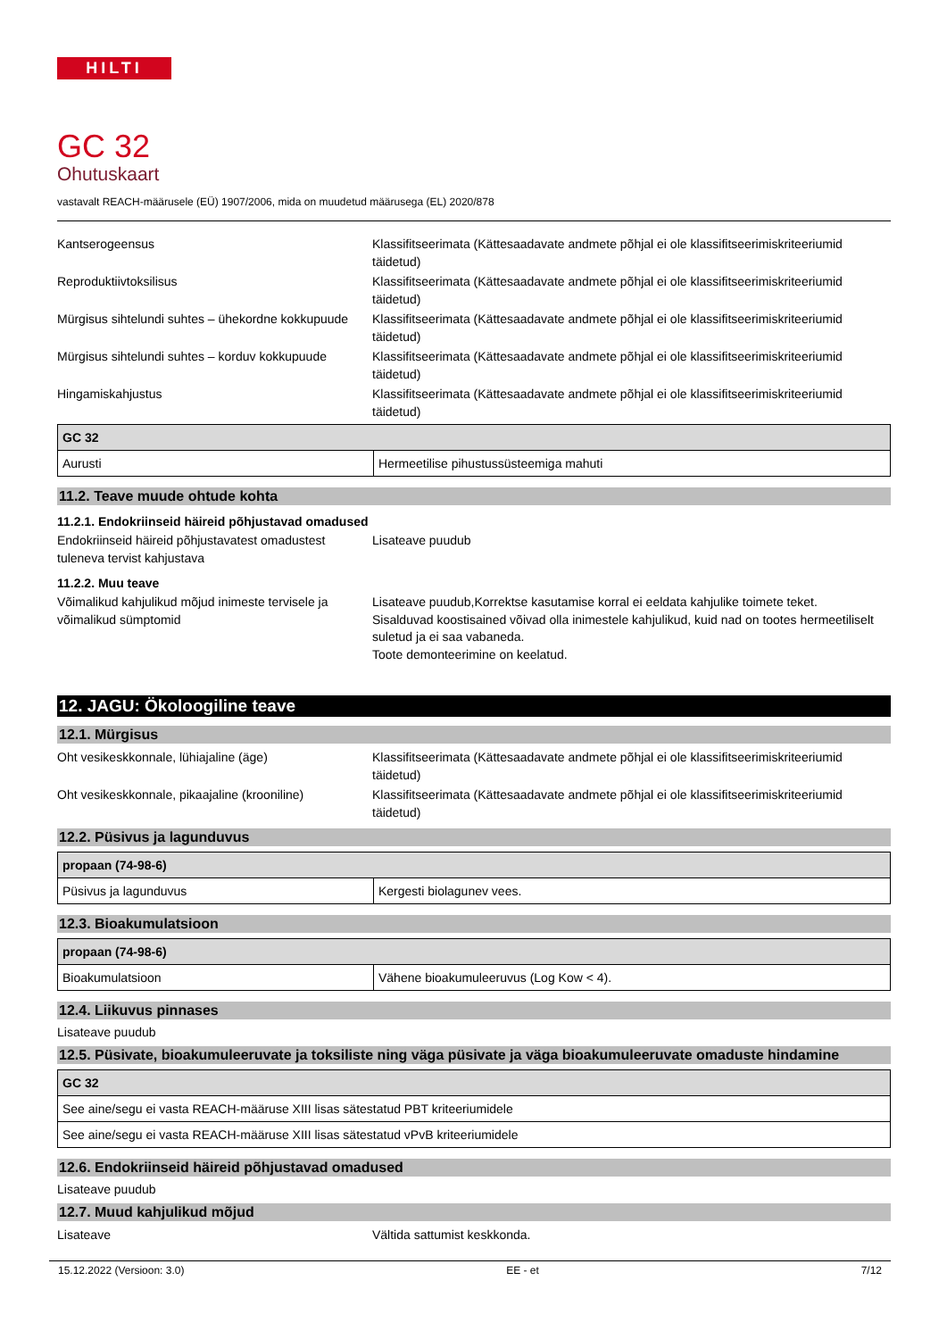HILTI
GC 32
Ohutuskaart
vastavalt REACH-määrusele (EÜ) 1907/2006, mida on muudetud määrusega (EL) 2020/878
Kantserogeensus Klassifitseerimata (Kättesaadavate andmete põhjal ei ole klassifitseerimiskriteeriumid täidetud)
Reproduktiivtoksilisus Klassifitseerimata (Kättesaadavate andmete põhjal ei ole klassifitseerimiskriteeriumid täidetud)
Mürgisus sihtelundi suhtes – ühekordne kokkupuude
Klassifitseerimata (Kättesaadavate andmete põhjal ei ole klassifitseerimiskriteeriumid täidetud)
Mürgisus sihtelundi suhtes – korduv kokkupuude
Klassifitseerimata (Kättesaadavate andmete põhjal ei ole klassifitseerimiskriteeriumid täidetud)
Hingamiskahjustus Klassifitseerimata (Kättesaadavate andmete põhjal ei ole klassifitseerimiskriteeriumid täidetud)
| GC 32 | |
| --- | --- |
| Aurusti | Hermeetilise pihustussüsteemiga mahuti |
11.2. Teave muude ohtude kohta
11.2.1. Endokriinseid häireid põhjustavad omadused
Endokriinseid häireid põhjustavatest omadustest tuleneva tervist kahjustava
Lisateave puudub
11.2.2. Muu teave
Võimalikud kahjulikud mõjud inimeste tervisele ja võimalikud sümptomid
Lisateave puudub,Korrektse kasutamise korral ei eeldata kahjulike toimete teket.
Sisalduvad koostisained võivad olla inimestele kahjulikud, kuid nad on tootes hermeetiliselt suletud ja ei saa vabaneda.
Toote demonteerimine on keelatud.
12. JAGU: Ökoloogiline teave
12.1. Mürgisus
Oht vesikeskkonnale, lühiajaline (äge) Klassifitseerimata (Kättesaadavate andmete põhjal ei ole klassifitseerimiskriteeriumid täidetud)
Oht vesikeskkonnale, pikaajaline (krooniline)
Klassifitseerimata (Kättesaadavate andmete põhjal ei ole klassifitseerimiskriteeriumid täidetud)
12.2. Püsivus ja lagunduvus
| propaan (74-98-6) | |
| --- | --- |
| Püsivus ja lagunduvus | Kergesti biolagunev vees. |
12.3. Bioakumulatsioon
| propaan (74-98-6) | |
| --- | --- |
| Bioakumulatsioon | Vähene bioakumuleeruvus (Log Kow < 4). |
12.4. Liikuvus pinnases
Lisateave puudub
12.5. Püsivate, bioakumuleeruvate ja toksiliste ning väga püsivate ja väga bioakumuleeruvate omaduste hindamine
| GC 32 |
| --- |
| See aine/segu ei vasta REACH-määruse XIII lisas sätestatud PBT kriteeriumidele |
| See aine/segu ei vasta REACH-määruse XIII lisas sätestatud vPvB kriteeriumidele |
12.6. Endokriinseid häireid põhjustavad omadused
Lisateave puudub
12.7. Muud kahjulikud mõjud
Lisateave Vältida sattumist keskkonda.
15.12.2022 (Versioon: 3.0) EE - et 7/12